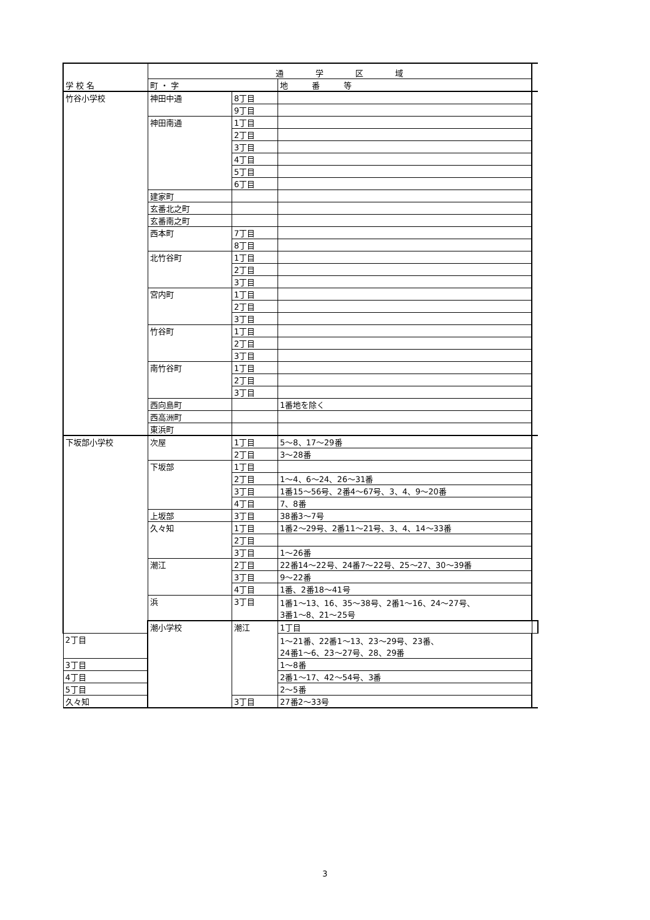| 学 校 名 | 通 学 区 域 | | | |
| --- | --- | --- | --- | --- |
| | 町 ・ 字 | | 地 番 等 | |
| 竹谷小学校 | 神田中通 | 8丁目 | | |
| | | 9丁目 | | |
| | 神田南通 | 1丁目 | | |
| | | 2丁目 | | |
| | | 3丁目 | | |
| | | 4丁目 | | |
| | | 5丁目 | | |
| | | 6丁目 | | |
| | 建家町 | | | |
| | 玄番北之町 | | | |
| | 玄番南之町 | | | |
| | 西本町 | 7丁目 | | |
| | | 8丁目 | | |
| | 北竹谷町 | 1丁目 | | |
| | | 2丁目 | | |
| | | 3丁目 | | |
| | 宮内町 | 1丁目 | | |
| | | 2丁目 | | |
| | | 3丁目 | | |
| | 竹谷町 | 1丁目 | | |
| | | 2丁目 | | |
| | | 3丁目 | | |
| | 南竹谷町 | 1丁目 | | |
| | | 2丁目 | | |
| | | 3丁目 | | |
| | 西向島町 | | 1番地を除く | |
| | 西高洲町 | | | |
| | 東浜町 | | | |
| 下坂部小学校 | 次屋 | 1丁目 | 5～8、17～29番 | |
| | | 2丁目 | 3～28番 | |
| | 下坂部 | 1丁目 | | |
| | | 2丁目 | 1～4、6～24、26～31番 | |
| | | 3丁目 | 1番15～56号、2番4～67号、3、4、9～20番 | |
| | | 4丁目 | 7、8番 | |
| | 上坂部 | 3丁目 | 38番3～7号 | |
| | 久々知 | 1丁目 | 1番2～29号、2番11～21号、3、4、14～33番 | |
| | | 2丁目 | | |
| | | 3丁目 | 1～26番 | |
| | 潮江 | 2丁目 | 22番14～22号、24番7～22号、25～27、30～39番 | |
| | | 3丁目 | 9～22番 | |
| | | 4丁目 | 1番、2番18～41号 | |
| | 浜 | 3丁目 | 1番1～13、16、35～38号、2番1～16、24～27号、 3番1～8、21～25号 | |
| | 潮小学校 | 潮江 | 1丁目 | |
| 2丁目 | | | 1～21番、22番1～13、23～29号、23番、 24番1～6、23～27号、28、29番 | |
| 3丁目 | | | 1～8番 | |
| 4丁目 | | | 2番1～17、42～54号、3番 | |
| 5丁目 | | | 2～5番 | |
| 久々知 | | 3丁目 | 27番2～33号 | |
3